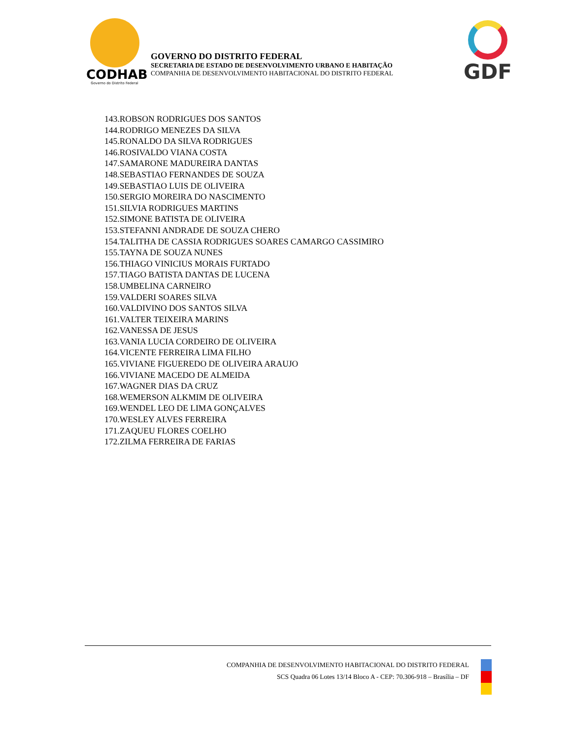CODHAB
Governo do Distrito Federal
GOVERNO DO DISTRITO FEDERAL
SECRETARIA DE ESTADO DE DESENVOLVIMENTO URBANO E HABITAÇÃO
COMPANHIA DE DESENVOLVIMENTO HABITACIONAL DO DISTRITO FEDERAL
GDF
143.ROBSON RODRIGUES DOS SANTOS
144.RODRIGO MENEZES DA SILVA
145.RONALDO DA SILVA RODRIGUES
146.ROSIVALDO VIANA COSTA
147.SAMARONE MADUREIRA DANTAS
148.SEBASTIAO FERNANDES DE SOUZA
149.SEBASTIAO LUIS DE OLIVEIRA
150.SERGIO MOREIRA DO NASCIMENTO
151.SILVIA RODRIGUES MARTINS
152.SIMONE BATISTA DE OLIVEIRA
153.STEFANNI ANDRADE DE SOUZA CHERO
154.TALITHA DE CASSIA RODRIGUES SOARES CAMARGO CASSIMIRO
155.TAYNA DE SOUZA NUNES
156.THIAGO VINICIUS MORAIS FURTADO
157.TIAGO BATISTA DANTAS DE LUCENA
158.UMBELINA CARNEIRO
159.VALDERI SOARES SILVA
160.VALDIVINO DOS SANTOS SILVA
161.VALTER TEIXEIRA MARINS
162.VANESSA DE JESUS
163.VANIA LUCIA CORDEIRO DE OLIVEIRA
164.VICENTE FERREIRA LIMA FILHO
165.VIVIANE FIGUEREDO DE OLIVEIRA ARAUJO
166.VIVIANE MACEDO DE ALMEIDA
167.WAGNER DIAS DA CRUZ
168.WEMERSON ALKMIM DE OLIVEIRA
169.WENDEL LEO DE LIMA GONÇALVES
170.WESLEY ALVES FERREIRA
171.ZAQUEU FLORES COELHO
172.ZILMA FERREIRA DE FARIAS
COMPANHIA DE DESENVOLVIMENTO HABITACIONAL DO DISTRITO FEDERAL
SCS Quadra 06 Lotes 13/14 Bloco A - CEP: 70.306-918 – Brasília – DF